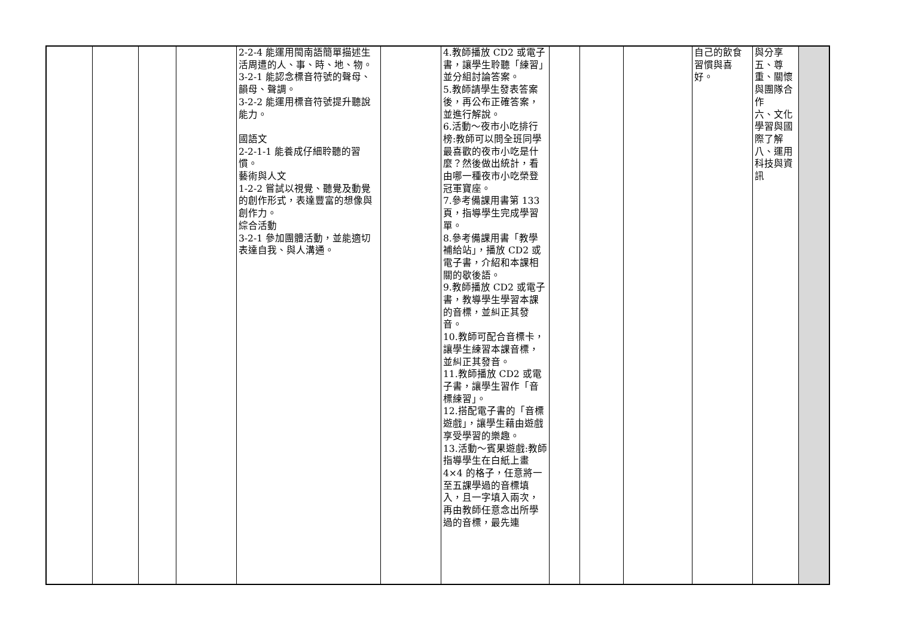| | | | | 2-2-4 能運用閩南語簡單描述生活周遭的人、事、時、地、物。 3-2-1 能認念標音符號的聲母、韻母、聲調。 3-2-2 能運用標音符號提升聽說能力。 國語文 2-2-1-1 能養成仔細聆聽的習慣。 藝術與人文 1-2-2 嘗試以視覺、聽覺及動覺的創作形式，表達豐富的想像與創作力。 綜合活動 3-2-1 參加團體活動，並能適切表達自我、與人溝通。 | | 4.教師播放 CD2 或電子書，讓學生聆聽「練習」並分組討論答案。 5.教師請學生發表答案後，再公布正確答案，並進行解說。 6.活動～夜市小吃排行榜:教師可以問全班同學最喜歡的夜市小吃是什麼？然後做出統計，看由哪一種夜市小吃榮登冠軍寶座。 7.參考備課用書第 133 頁，指導學生完成學習單。 8.參考備課用書「教學補給站」，播放 CD2 或電子書，介紹和本課相關的歇後語。 9.教師播放 CD2 或電子書，教導學生學習本課的音標，並糾正其發音。 10.教師可配合音標卡，讓學生練習本課音標，並糾正其發音。 11.教師播放 CD2 或電子書，讓學生習作「音標練習」。 12.搭配電子書的「音標遊戲」，讓學生藉由遊戲享受學習的樂趣。 13.活動～賓果遊戲:教師指導學生在白紙上畫 4×4 的格子，任意將一至五課學過的音標填入，且一字填入兩次，再由教師任意念出所學過的音標，最先連 | | | | 自己的飲食習慣與喜好。 | 與分享 五、尊重、關懷與團隊合作 六、文化學習與國際了解 八、運用科技與資訊 | |